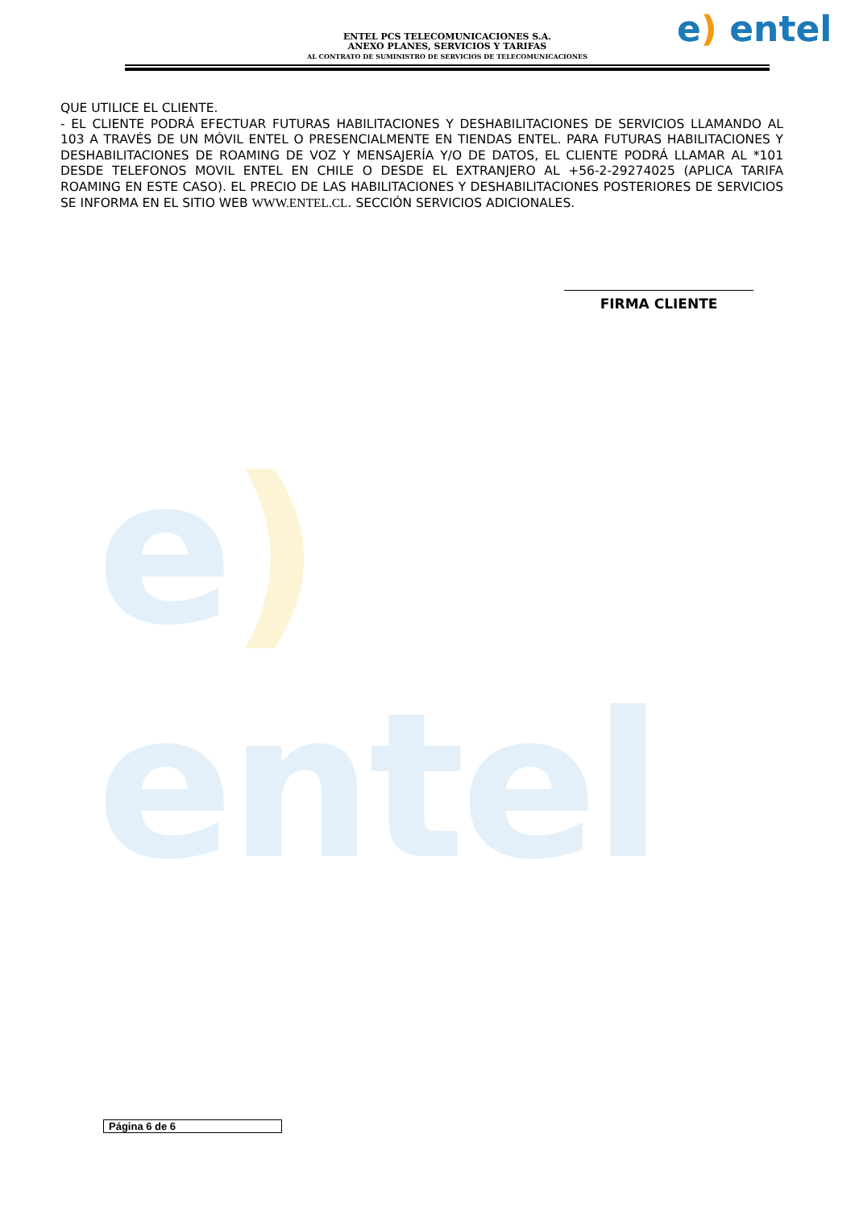e) entel
ENTEL PCS TELECOMUNICACIONES S.A.
ANEXO PLANES, SERVICIOS Y TARIFAS
AL CONTRATO DE SUMINISTRO DE SERVICIOS DE TELECOMUNICACIONES
e) entel
QUE UTILICE EL CLIENTE.
- EL CLIENTE PODRÁ EFECTUAR FUTURAS HABILITACIONES Y DESHABILITACIONES DE SERVICIOS LLAMANDO AL 103 A TRAVÉS DE UN MÓVIL ENTEL O PRESENCIALMENTE EN TIENDAS ENTEL. PARA FUTURAS HABILITACIONES Y DESHABILITACIONES DE ROAMING DE VOZ Y MENSAJERÍA Y/O DE DATOS, EL CLIENTE PODRÁ LLAMAR AL *101 DESDE TELEFONOS MOVIL ENTEL EN CHILE O DESDE EL EXTRANJERO AL +56-2-29274025 (APLICA TARIFA ROAMING EN ESTE CASO). EL PRECIO DE LAS HABILITACIONES Y DESHABILITACIONES POSTERIORES DE SERVICIOS SE INFORMA EN EL SITIO WEB WWW.ENTEL.CL. SECCIÓN SERVICIOS ADICIONALES.
FIRMA CLIENTE
Página 6 de 6